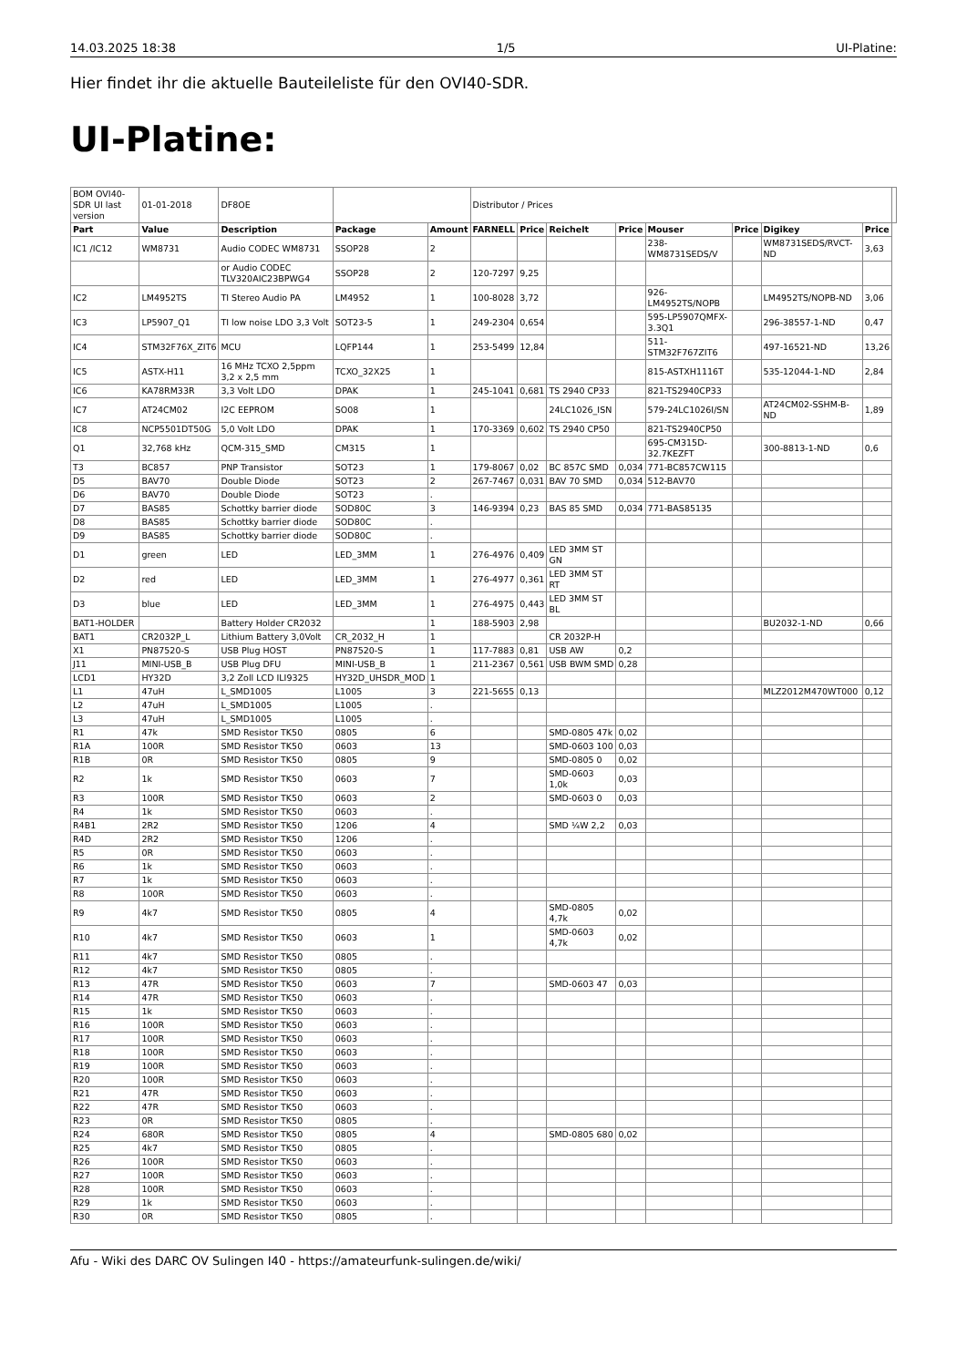14.03.2025 18:38 1/5 UI-Platine:
Hier findet ihr die aktuelle Bauteileliste für den OVI40-SDR.
UI-Platine:
| BOM OVI40-SDR UI last version | 01-01-2018 | DF8OE | | | Distributor / Prices | | | | | | | | |
| Part | Value | Description | Package | Amount | FARNELL | Price | Reichelt | Price | Mouser | Price | Digikey | Price | |
| IC1 /IC12 | WM8731 | Audio CODEC WM8731 | SSOP28 | 2 | | | | | 238-WM8731SEDS/V | | WM8731SEDS/RVCT-ND | 3,63 | |
| | | or Audio CODEC TLV320AIC23BPWG4 | SSOP28 | 2 | 120-7297 | 9,25 | | | | | | | |
| IC2 | LM4952TS | TI Stereo Audio PA | LM4952 | 1 | 100-8028 | 3,72 | | | 926-LM4952TS/NOPB | | LM4952TS/NOPB-ND | 3,06 | |
| IC3 | LP5907_Q1 | TI low noise LDO 3,3 Volt | SOT23-5 | 1 | 249-2304 | 0,654 | | | 595-LP5907QMFX-3.3Q1 | | 296-38557-1-ND | 0,47 | |
| IC4 | STM32F76X_ZIT6 | MCU | LQFP144 | 1 | 253-5499 | 12,84 | | | 511-STM32F767ZIT6 | | 497-16521-ND | 13,26 | |
| IC5 | ASTX-H11 | 16 MHz TCXO 2,5ppm 3,2 x 2,5 mm | TCXO_32X25 | 1 | | | | | 815-ASTXH1116T | | 535-12044-1-ND | 2,84 | |
| IC6 | KA78RM33R | 3,3 Volt LDO | DPAK | 1 | 245-1041 | 0,681 | TS 2940 CP33 | | 821-TS2940CP33 | | | | |
| IC7 | AT24CM02 | I2C EEPROM | SO08 | 1 | | | 24LC1026_ISN | | 579-24LC1026I/SN | | AT24CM02-SSHM-B-ND | 1,89 | |
| IC8 | NCP5501DT50G | 5,0 Volt LDO | DPAK | 1 | 170-3369 | 0,602 | TS 2940 CP50 | | 821-TS2940CP50 | | | | |
| Q1 | 32,768 kHz | QCM-315_SMD | CM315 | 1 | | | | | 695-CM315D-32.7KEZFT | | 300-8813-1-ND | 0,6 | |
| T3 | BC857 | PNP Transistor | SOT23 | 1 | 179-8067 | 0,02 | BC 857C SMD | 0,034 | 771-BC857CW115 | | | | |
| D5 | BAV70 | Double Diode | SOT23 | 2 | 267-7467 | 0,031 | BAV 70 SMD | 0,034 | 512-BAV70 | | | | |
| D6 | BAV70 | Double Diode | SOT23 | . | | | | | | | | | |
| D7 | BAS85 | Schottky barrier diode | SOD80C | 3 | 146-9394 | 0,23 | BAS 85 SMD | 0,034 | 771-BAS85135 | | | | |
| D8 | BAS85 | Schottky barrier diode | SOD80C | . | | | | | | | | | |
| D9 | BAS85 | Schottky barrier diode | SOD80C | . | | | | | | | | | |
| D1 | green | LED | LED_3MM | 1 | 276-4976 | 0,409 | LED 3MM ST GN | | | | | | |
| D2 | red | LED | LED_3MM | 1 | 276-4977 | 0,361 | LED 3MM ST RT | | | | | | |
| D3 | blue | LED | LED_3MM | 1 | 276-4975 | 0,443 | LED 3MM ST BL | | | | | | |
| BAT1-HOLDER | | Battery Holder CR2032 | | 1 | 188-5903 | 2,98 | | | | | BU2032-1-ND | 0,66 | |
| BAT1 | CR2032P_L | Lithium Battery 3,0Volt | CR_2032_H | 1 | | | CR 2032P-H | | | | | | |
| X1 | PN87520-S | USB Plug HOST | PN87520-S | 1 | 117-7883 | 0,81 | USB AW | 0,2 | | | | | |
| J11 | MINI-USB_B | USB Plug DFU | MINI-USB_B | 1 | 211-2367 | 0,561 | USB BWM SMD | 0,28 | | | | | |
| LCD1 | HY32D | 3,2 Zoll LCD ILI9325 | HY32D_UHSDR_MOD | 1 | | | | | | | | | |
| L1 | 47uH | L_SMD1005 | L1005 | 3 | 221-5655 | 0,13 | | | | | MLZ2012M470WT000 | 0,12 | |
| L2 | 47uH | L_SMD1005 | L1005 | . | | | | | | | | | |
| L3 | 47uH | L_SMD1005 | L1005 | . | | | | | | | | | |
| R1 | 47k | SMD Resistor TK50 | 0805 | 6 | | | SMD-0805 47k | 0,02 | | | | | |
| R1A | 100R | SMD Resistor TK50 | 0603 | 13 | | | SMD-0603 100 | 0,03 | | | | | |
| R1B | 0R | SMD Resistor TK50 | 0805 | 9 | | | SMD-0805 0 | 0,02 | | | | | |
| R2 | 1k | SMD Resistor TK50 | 0603 | 7 | | | SMD-0603 1,0k | 0,03 | | | | | |
| R3 | 100R | SMD Resistor TK50 | 0603 | 2 | | | SMD-0603 0 | 0,03 | | | | | |
| R4 | 1k | SMD Resistor TK50 | 0603 | . | | | | | | | | | |
| R4B1 | 2R2 | SMD Resistor TK50 | 1206 | 4 | | | SMD ¼W 2,2 | 0,03 | | | | | |
| R4D | 2R2 | SMD Resistor TK50 | 1206 | . | | | | | | | | | |
| R5 | 0R | SMD Resistor TK50 | 0603 | . | | | | | | | | | |
| R6 | 1k | SMD Resistor TK50 | 0603 | . | | | | | | | | | |
| R7 | 1k | SMD Resistor TK50 | 0603 | . | | | | | | | | | |
| R8 | 100R | SMD Resistor TK50 | 0603 | . | | | | | | | | | |
| R9 | 4k7 | SMD Resistor TK50 | 0805 | 4 | | | SMD-0805 4,7k | 0,02 | | | | | |
| R10 | 4k7 | SMD Resistor TK50 | 0603 | 1 | | | SMD-0603 4,7k | 0,02 | | | | | |
| R11 | 4k7 | SMD Resistor TK50 | 0805 | . | | | | | | | | | |
| R12 | 4k7 | SMD Resistor TK50 | 0805 | . | | | | | | | | | |
| R13 | 47R | SMD Resistor TK50 | 0603 | 7 | | | SMD-0603 47 | 0,03 | | | | | |
| R14 | 47R | SMD Resistor TK50 | 0603 | . | | | | | | | | | |
| R15 | 1k | SMD Resistor TK50 | 0603 | . | | | | | | | | | |
| R16 | 100R | SMD Resistor TK50 | 0603 | . | | | | | | | | | |
| R17 | 100R | SMD Resistor TK50 | 0603 | . | | | | | | | | | |
| R18 | 100R | SMD Resistor TK50 | 0603 | . | | | | | | | | | |
| R19 | 100R | SMD Resistor TK50 | 0603 | . | | | | | | | | | |
| R20 | 100R | SMD Resistor TK50 | 0603 | . | | | | | | | | | |
| R21 | 47R | SMD Resistor TK50 | 0603 | . | | | | | | | | | |
| R22 | 47R | SMD Resistor TK50 | 0603 | . | | | | | | | | | |
| R23 | 0R | SMD Resistor TK50 | 0805 | . | | | | | | | | | |
| R24 | 680R | SMD Resistor TK50 | 0805 | 4 | | | SMD-0805 680 | 0,02 | | | | | |
| R25 | 4k7 | SMD Resistor TK50 | 0805 | . | | | | | | | | | |
| R26 | 100R | SMD Resistor TK50 | 0603 | . | | | | | | | | | |
| R27 | 100R | SMD Resistor TK50 | 0603 | . | | | | | | | | | |
| R28 | 100R | SMD Resistor TK50 | 0603 | . | | | | | | | | | |
| R29 | 1k | SMD Resistor TK50 | 0603 | . | | | | | | | | | |
| R30 | 0R | SMD Resistor TK50 | 0805 | . | | | | | | | | | |
Afu - Wiki des DARC OV Sulingen I40 - https://amateurfunk-sulingen.de/wiki/